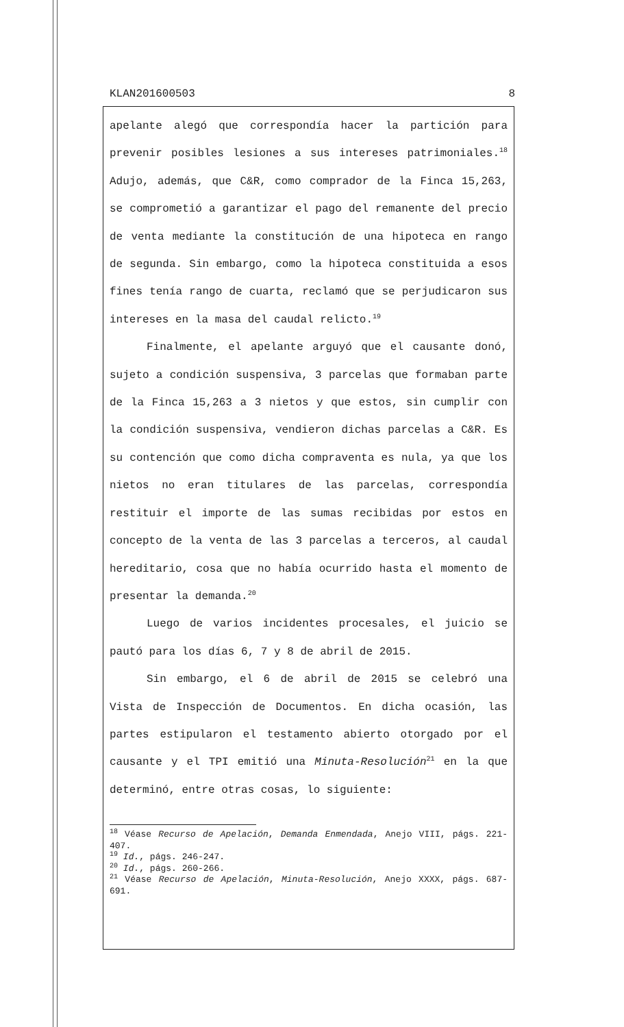KLAN201600503 8
apelante alegó que correspondía hacer la partición para prevenir posibles lesiones a sus intereses patrimoniales.<sup>18</sup> Adujo, además, que C&R, como comprador de la Finca 15,263, se comprometió a garantizar el pago del remanente del precio de venta mediante la constitución de una hipoteca en rango de segunda. Sin embargo, como la hipoteca constituida a esos fines tenía rango de cuarta, reclamó que se perjudicaron sus intereses en la masa del caudal relicto.<sup>19</sup>
Finalmente, el apelante arguyó que el causante donó, sujeto a condición suspensiva, 3 parcelas que formaban parte de la Finca 15,263 a 3 nietos y que estos, sin cumplir con la condición suspensiva, vendieron dichas parcelas a C&R. Es su contención que como dicha compraventa es nula, ya que los nietos no eran titulares de las parcelas, correspondía restituir el importe de las sumas recibidas por estos en concepto de la venta de las 3 parcelas a terceros, al caudal hereditario, cosa que no había ocurrido hasta el momento de presentar la demanda.<sup>20</sup>
Luego de varios incidentes procesales, el juicio se pautó para los días 6, 7 y 8 de abril de 2015.
Sin embargo, el 6 de abril de 2015 se celebró una Vista de Inspección de Documentos. En dicha ocasión, las partes estipularon el testamento abierto otorgado por el causante y el TPI emitió una Minuta-Resolución<sup>21</sup> en la que determinó, entre otras cosas, lo siguiente:
<sup>18</sup> Véase Recurso de Apelación, Demanda Enmendada, Anejo VIII, págs. 221-407.
<sup>19</sup> Id., págs. 246-247.
<sup>20</sup> Id., págs. 260-266.
<sup>21</sup> Véase Recurso de Apelación, Minuta-Resolución, Anejo XXXX, págs. 687-691.